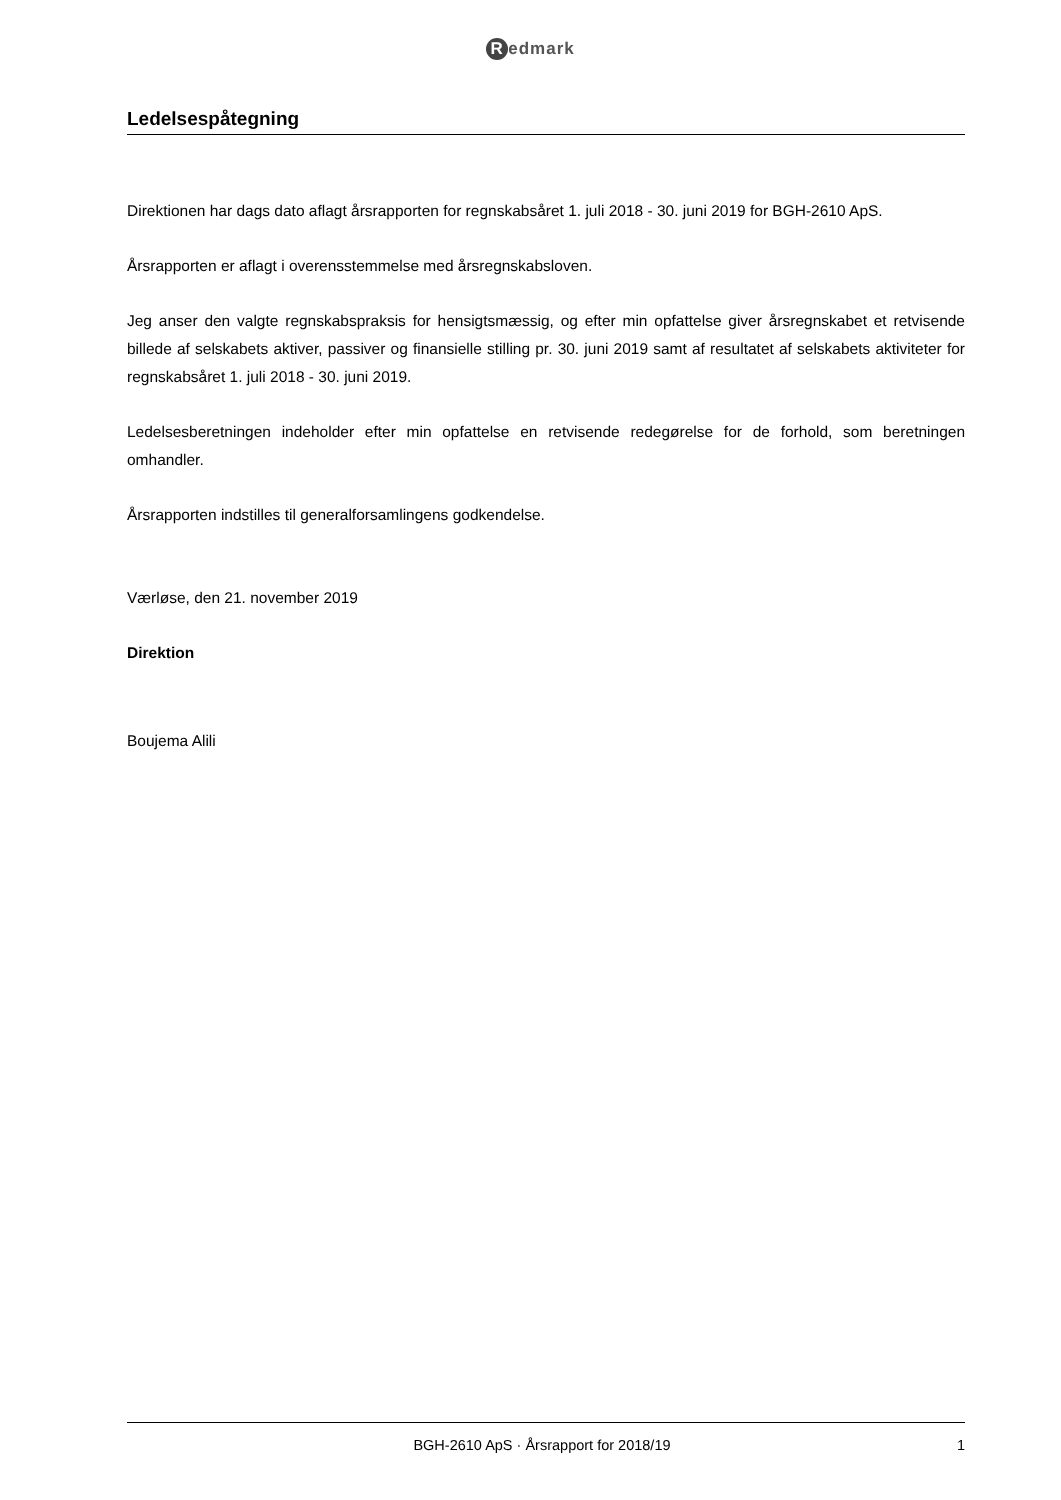Redmark
Ledelsespåtegning
Direktionen har dags dato aflagt årsrapporten for regnskabsåret 1. juli 2018 - 30. juni 2019 for BGH-2610 ApS.
Årsrapporten er aflagt i overensstemmelse med årsregnskabsloven.
Jeg anser den valgte regnskabspraksis for hensigtsmæssig, og efter min opfattelse giver årsregnskabet et retvisende billede af selskabets aktiver, passiver og finansielle stilling pr. 30. juni 2019 samt af resultatet af selskabets aktiviteter for regnskabsåret 1. juli 2018 - 30. juni 2019.
Ledelsesberetningen indeholder efter min opfattelse en retvisende redegørelse for de forhold, som beretningen omhandler.
Årsrapporten indstilles til generalforsamlingens godkendelse.
Værløse, den 21. november 2019
Direktion
Boujema Alili
BGH-2610 ApS · Årsrapport for 2018/19 1